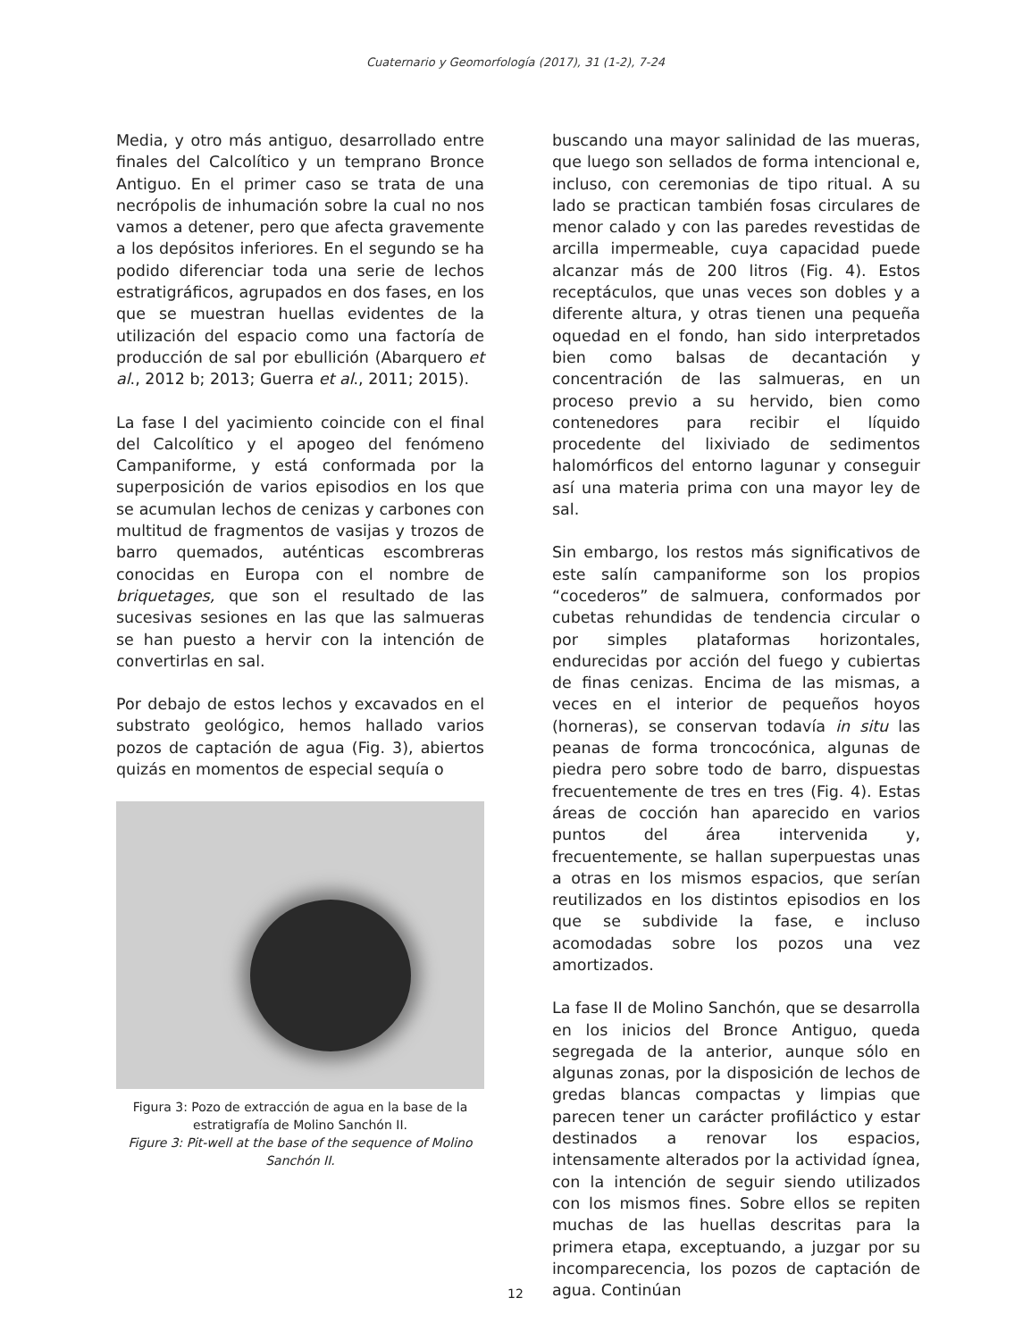Cuaternario y Geomorfología (2017), 31 (1-2), 7-24
Media, y otro más antiguo, desarrollado entre finales del Calcolítico y un temprano Bronce Antiguo. En el primer caso se trata de una necrópolis de inhumación sobre la cual no nos vamos a detener, pero que afecta gravemente a los depósitos inferiores. En el segundo se ha podido diferenciar toda una serie de lechos estratigráficos, agrupados en dos fases, en los que se muestran huellas evidentes de la utilización del espacio como una factoría de producción de sal por ebullición (Abarquero et al., 2012 b; 2013; Guerra et al., 2011; 2015).
La fase I del yacimiento coincide con el final del Calcolítico y el apogeo del fenómeno Campaniforme, y está conformada por la superposición de varios episodios en los que se acumulan lechos de cenizas y carbones con multitud de fragmentos de vasijas y trozos de barro quemados, auténticas escombreras conocidas en Europa con el nombre de briquetages, que son el resultado de las sucesivas sesiones en las que las salmueras se han puesto a hervir con la intención de convertirlas en sal.
Por debajo de estos lechos y excavados en el substrato geológico, hemos hallado varios pozos de captación de agua (Fig. 3), abiertos quizás en momentos de especial sequía o
Figura 3: Pozo de extracción de agua en la base de la estratigrafía de Molino Sanchón II.
Figure 3: Pit-well at the base of the sequence of Molino Sanchón II.
buscando una mayor salinidad de las mueras, que luego son sellados de forma intencional e, incluso, con ceremonias de tipo ritual. A su lado se practican también fosas circulares de menor calado y con las paredes revestidas de arcilla impermeable, cuya capacidad puede alcanzar más de 200 litros (Fig. 4). Estos receptáculos, que unas veces son dobles y a diferente altura, y otras tienen una pequeña oquedad en el fondo, han sido interpretados bien como balsas de decantación y concentración de las salmueras, en un proceso previo a su hervido, bien como contenedores para recibir el líquido procedente del lixiviado de sedimentos halomórficos del entorno lagunar y conseguir así una materia prima con una mayor ley de sal.
Sin embargo, los restos más significativos de este salín campaniforme son los propios “cocederos” de salmuera, conformados por cubetas rehundidas de tendencia circular o por simples plataformas horizontales, endurecidas por acción del fuego y cubiertas de finas cenizas. Encima de las mismas, a veces en el interior de pequeños hoyos (horneras), se conservan todavía in situ las peanas de forma troncocónica, algunas de piedra pero sobre todo de barro, dispuestas frecuentemente de tres en tres (Fig. 4). Estas áreas de cocción han aparecido en varios puntos del área intervenida y, frecuentemente, se hallan superpuestas unas a otras en los mismos espacios, que serían reutilizados en los distintos episodios en los que se subdivide la fase, e incluso acomodadas sobre los pozos una vez amortizados.
La fase II de Molino Sanchón, que se desarrolla en los inicios del Bronce Antiguo, queda segregada de la anterior, aunque sólo en algunas zonas, por la disposición de lechos de gredas blancas compactas y limpias que parecen tener un carácter profiláctico y estar destinados a renovar los espacios, intensamente alterados por la actividad ígnea, con la intención de seguir siendo utilizados con los mismos fines. Sobre ellos se repiten muchas de las huellas descritas para la primera etapa, exceptuando, a juzgar por su incomparecencia, los pozos de captación de agua. Continúan
12